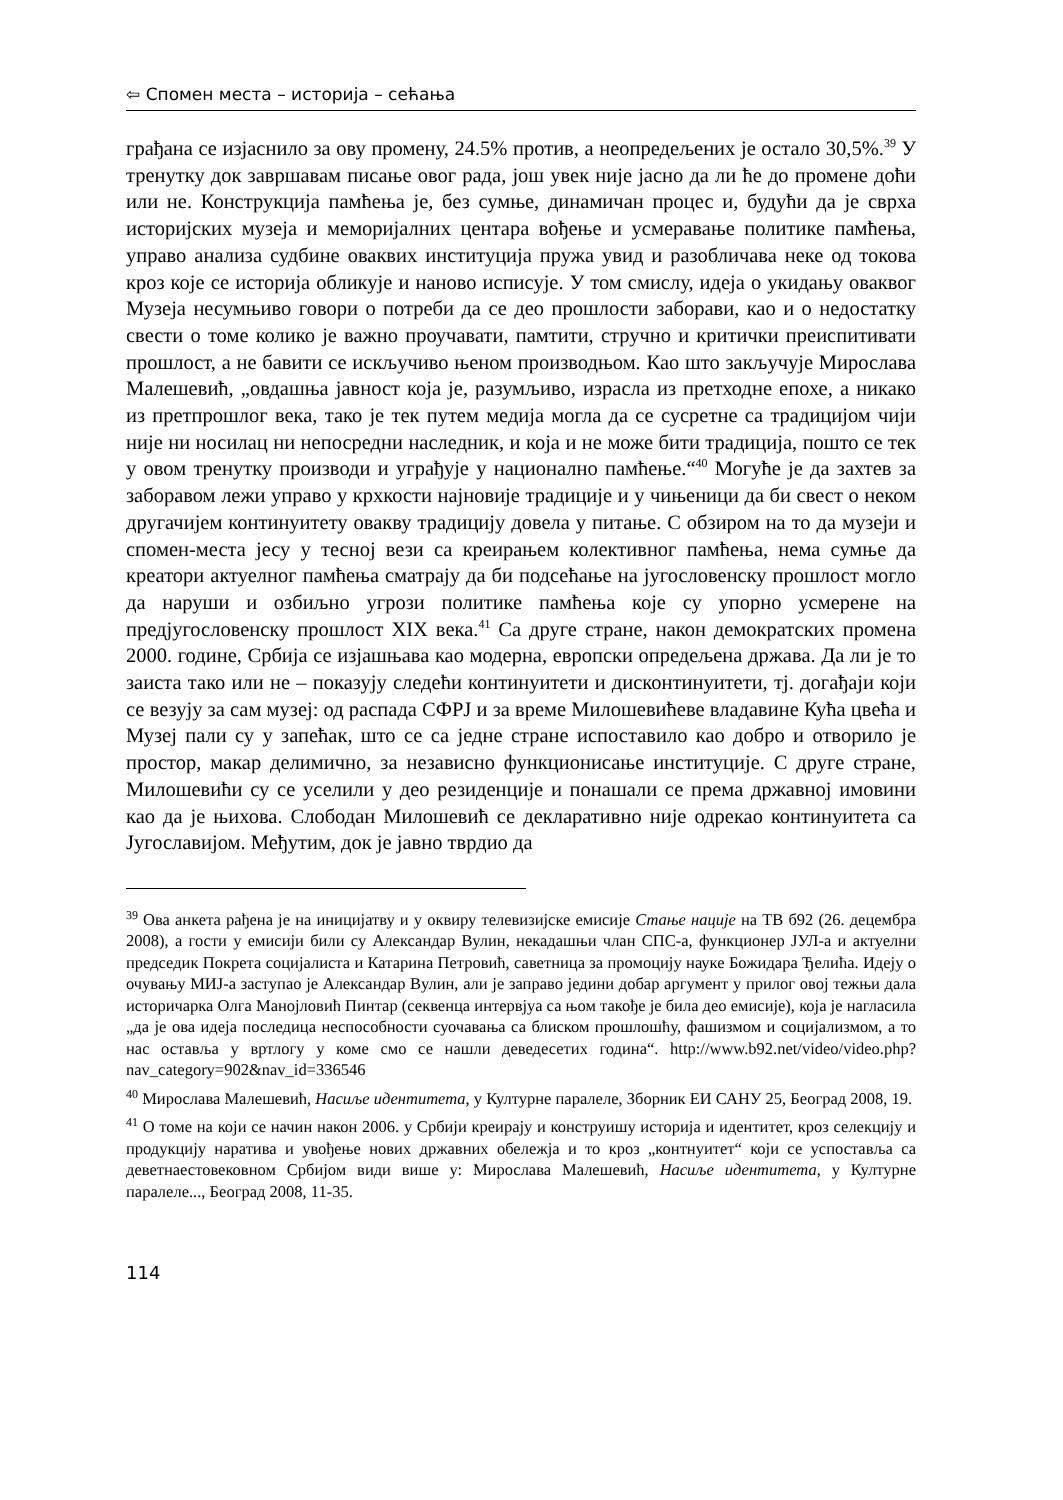⇦ Спомен места – историја – сећања
грађана се изјаснило за ову промену, 24.5% против, а неопредељених је остало 30,5%.<sup>39</sup> У тренутку док завршавам писање овог рада, још увек није јасно да ли ће до промене доћи или не. Конструкција памћења је, без сумње, динамичан процес и, будући да је сврха историјских музеја и меморијалних центара вођење и усмеравање политике памћења, управо анализа судбине оваквих институција пружа увид и разобличава неке од токова кроз које се историја обликује и наново исписује. У том смислу, идеја о укидању оваквог Музеја несумњиво говори о потреби да се део прошлости заборави, као и о недостатку свести о томе колико је важно проучавати, памтити, стручно и критички преиспитивати прошлост, а не бавити се искључиво њеном производњом. Као што закључује Мирослава Малешевић, „овдашња јавност која је, разумљиво, израсла из претходне епохе, а никако из претпрошлог века, тако је тек путем медија могла да се сусретне са традицијом чији није ни носилац ни непосредни наследник, и која и не може бити традиција, пошто се тек у овом тренутку производи и уграђује у национално памћење.“<sup>40</sup> Могуће је да захтев за заборавом лежи управо у крхкости најновије традиције и у чињеници да би свест о неком другачијем континуитету овакву традицију довела у питање. С обзиром на то да музеји и спомен-места јесу у тесној вези са креирањем колективног памћења, нема сумње да креатори актуелног памћења сматрају да би подсећање на југословенску прошлост могло да наруши и озбиљно угрози политике памћења које су упорно усмерене на предјугословенску прошлост XIX века.<sup>41</sup> Са друге стране, након демократских промена 2000. године, Србија се изјашњава као модерна, европски опредељена држава. Да ли је то заиста тако или не – показују следећи континуитети и дисконтинуитети, тј. догађаји који се везују за сам музеј: од распада СФРЈ и за време Милошевићеве владавине Кућа цвећа и Музеј пали су у запећак, што се са једне стране испоставило као добро и отворило је простор, макар делимично, за независно функционисање институције. С друге стране, Милошевићи су се уселили у део резиденције и понашали се према државној имовини као да је њихова. Слободан Милошевић се декларативно није одрекао континуитета са Југославијом. Међутим, док је јавно тврдио да
<sup>39</sup> Ова анкета рађена је на иницијатву и у оквиру телевизијске емисије Стање нације на ТВ б92 (26. децембра 2008), а гости у емисији били су Александар Вулин, некадашњи члан СПС-а, функционер ЈУЛ-а и актуелни председик Покрета социјалиста и Катарина Петровић, саветница за промоцију науке Божидара Ђелића. Идеју о очувању МИЈ-а заступао је Александар Вулин, али је заправо једини добар аргумент у прилог овој тежњи дала историчарка Олга Манојловић Пинтар (секвенца интервјуа са њом такође је била део емисије), која је нагласила „да је ова идеја последица неспособности суочавања са блиском прошлошћу, фашизмом и социјализмом, а то нас оставља у вртлогу у коме смо се нашли деведесетих година“. http://www.b92.net/video/video.php?nav_category=902&nav_id=336546
<sup>40</sup> Мирослава Малешевић, Насиље идентитета, у Културне паралеле, Зборник ЕИ САНУ 25, Београд 2008, 19.
<sup>41</sup> О томе на који се начин након 2006. у Србији креирају и конструишу историја и идентитет, кроз селекцију и продукцију наратива и увођење нових државних обележја и то кроз „контнуитет“ који се успоставља са деветнаестовековном Србијом види више у: Мирослава Малешевић, Насиље идентитета, у Културне паралеле..., Београд 2008, 11-35.
114